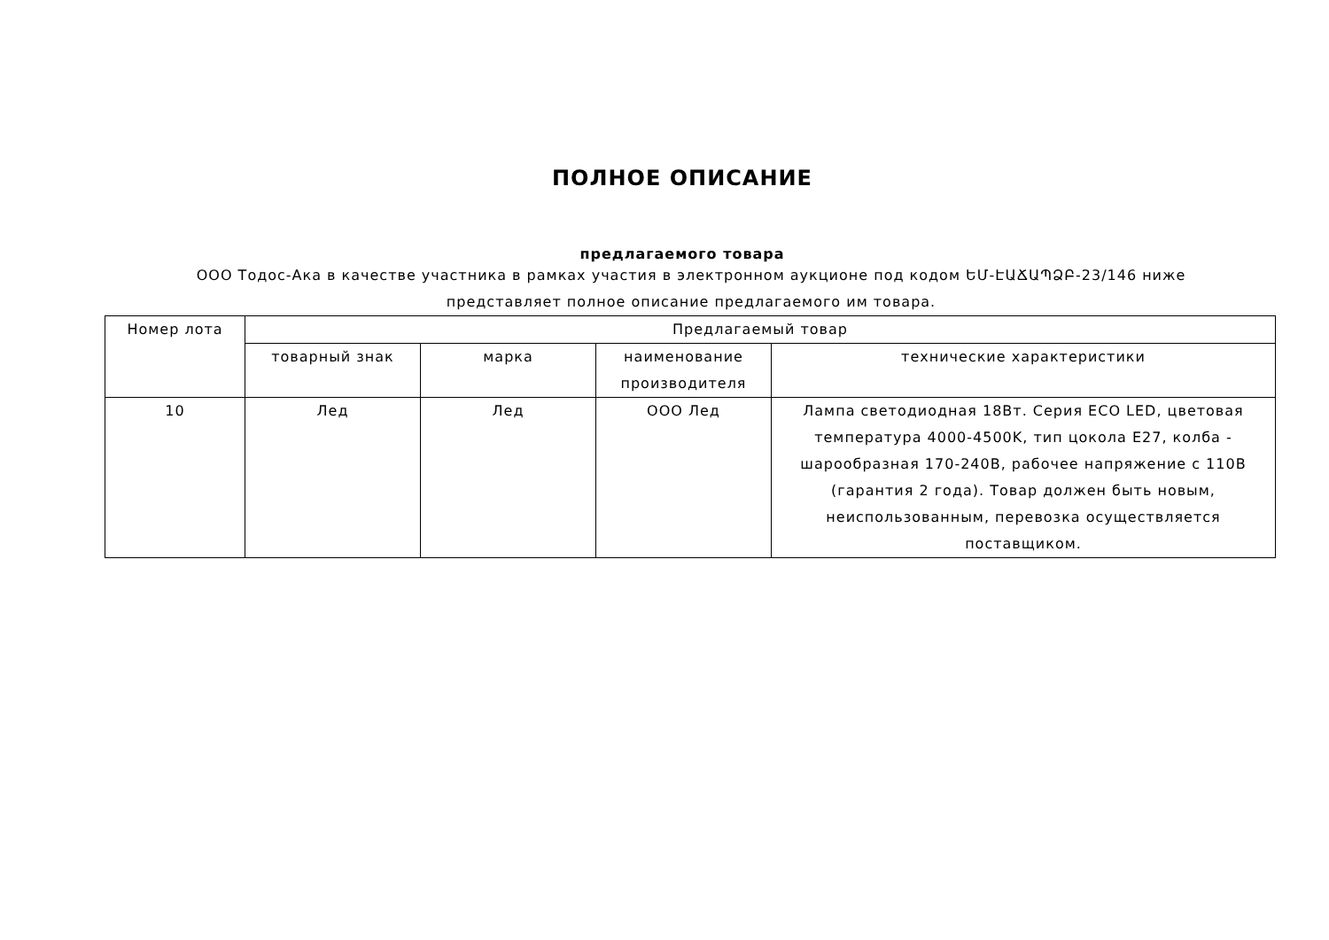ПОЛНОЕ ОПИСАНИЕ
предлагаемого товара
ООО Тодос-Ака в качестве участника в рамках участия в электронном аукционе под кодом ԵՄ-ԷԱՃԱՊՁԲ-23/146 ниже представляет полное описание предлагаемого им товара.
| Номер лота | Предлагаемый товар | | | |
| --- | --- | --- | --- | --- |
| | товарный знак | марка | наименование производителя | технические характеристики |
| 10 | Лед | Лед | ООО Лед | Лампа светодиодная 18Вт. Серия ECO LED, цветовая температура 4000-4500K, тип цокола E27, колба - шарообразная 170-240В, рабочее напряжение с 110В (гарантия 2 года). Товар должен быть новым, неиспользованным, перевозка осуществляется поставщиком. |